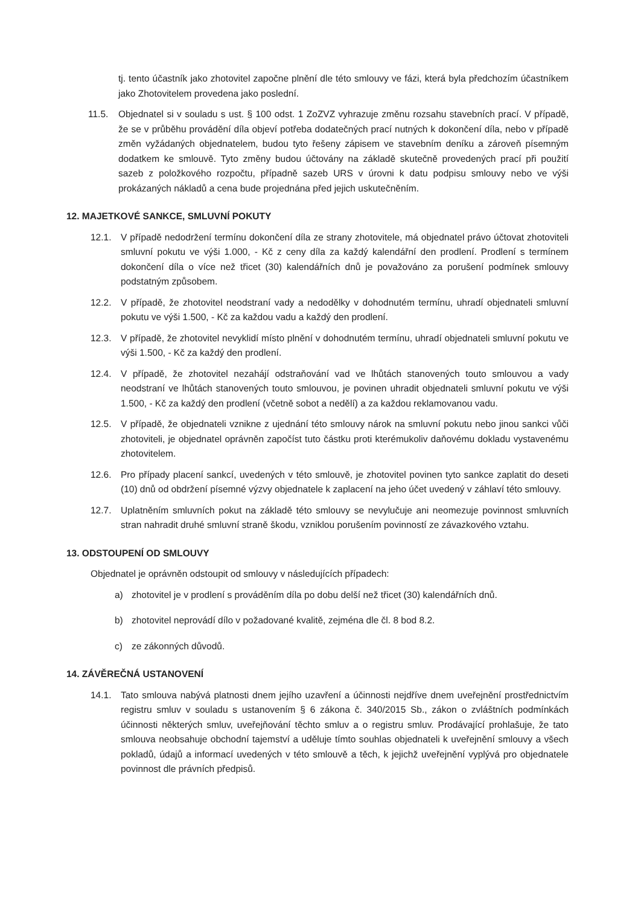tj. tento účastník jako zhotovitel započne plnění dle této smlouvy ve fázi, která byla předchozím účastníkem jako Zhotovitelem provedena jako poslední.
11.5. Objednatel si v souladu s ust. § 100 odst. 1 ZoZVZ vyhrazuje změnu rozsahu stavebních prací. V případě, že se v průběhu provádění díla objeví potřeba dodatečných prací nutných k dokončení díla, nebo v případě změn vyžádaných objednatelem, budou tyto řešeny zápisem ve stavebním deníku a zároveň písemným dodatkem ke smlouvě. Tyto změny budou účtovány na základě skutečně provedených prací při použití sazeb z položkového rozpočtu, případně sazeb URS v úrovni k datu podpisu smlouvy nebo ve výši prokázaných nákladů a cena bude projednána před jejich uskutečněním.
12. MAJETKOVÉ SANKCE, SMLUVNÍ POKUTY
12.1. V případě nedodržení termínu dokončení díla ze strany zhotovitele, má objednatel právo účtovat zhotoviteli smluvní pokutu ve výši 1.000, - Kč z ceny díla za každý kalendářní den prodlení. Prodlení s termínem dokončení díla o více než třicet (30) kalendářních dnů je považováno za porušení podmínek smlouvy podstatným způsobem.
12.2. V případě, že zhotovitel neodstraní vady a nedodělky v dohodnutém termínu, uhradí objednateli smluvní pokutu ve výši 1.500, - Kč za každou vadu a každý den prodlení.
12.3. V případě, že zhotovitel nevyklidí místo plnění v dohodnutém termínu, uhradí objednateli smluvní pokutu ve výši 1.500, - Kč za každý den prodlení.
12.4. V případě, že zhotovitel nezahájí odstraňování vad ve lhůtách stanovených touto smlouvou a vady neodstraní ve lhůtách stanovených touto smlouvou, je povinen uhradit objednateli smluvní pokutu ve výši 1.500, - Kč za každý den prodlení (včetně sobot a nedělí) a za každou reklamovanou vadu.
12.5. V případě, že objednateli vznikne z ujednání této smlouvy nárok na smluvní pokutu nebo jinou sankci vůči zhotoviteli, je objednatel oprávněn započíst tuto částku proti kterémukoliv daňovému dokladu vystavenému zhotovitelem.
12.6. Pro případy placení sankcí, uvedených v této smlouvě, je zhotovitel povinen tyto sankce zaplatit do deseti (10) dnů od obdržení písemné výzvy objednatele k zaplacení na jeho účet uvedený v záhlaví této smlouvy.
12.7. Uplatněním smluvních pokut na základě této smlouvy se nevylučuje ani neomezuje povinnost smluvních stran nahradit druhé smluvní straně škodu, vzniklou porušením povinností ze závazkového vztahu.
13. ODSTOUPENÍ OD SMLOUVY
Objednatel je oprávněn odstoupit od smlouvy v následujících případech:
a) zhotovitel je v prodlení s prováděním díla po dobu delší než třicet (30) kalendářních dnů.
b) zhotovitel neprovádí dílo v požadované kvalitě, zejména dle čl. 8 bod 8.2.
c) ze zákonných důvodů.
14. ZÁVĚREČNÁ USTANOVENÍ
14.1. Tato smlouva nabývá platnosti dnem jejího uzavření a účinnosti nejdříve dnem uveřejnění prostřednictvím registru smluv v souladu s ustanovením § 6 zákona č. 340/2015 Sb., zákon o zvláštních podmínkách účinnosti některých smluv, uveřejňování těchto smluv a o registru smluv. Prodávající prohlašuje, že tato smlouva neobsahuje obchodní tajemství a uděluje tímto souhlas objednateli k uveřejnění smlouvy a všech pokladů, údajů a informací uvedených v této smlouvě a těch, k jejichž uveřejnění vyplývá pro objednatele povinnost dle právních předpisů.